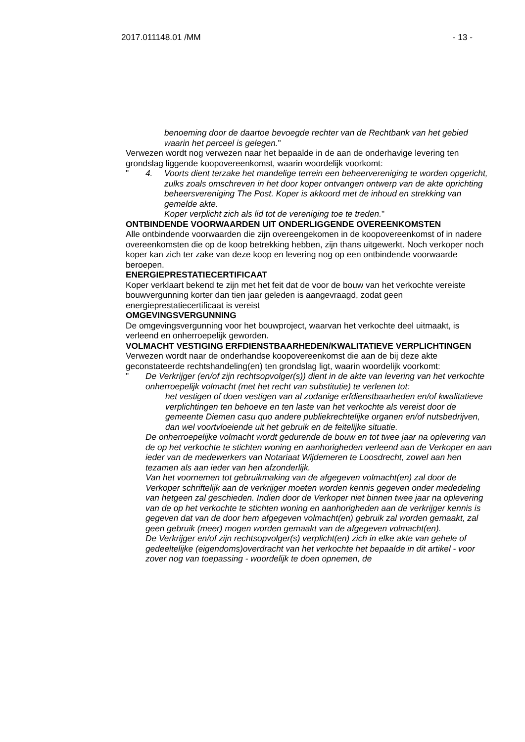2017.011148.01 /MM - 13 -
benoeming door de daartoe bevoegde rechter van de Rechtbank van het gebied waarin het perceel is gelegen."
Verwezen wordt nog verwezen naar het bepaalde in de aan de onderhavige levering ten grondslag liggende koopovereenkomst, waarin woordelijk voorkomt:
" 4. Voorts dient terzake het mandelige terrein een beheervereniging te worden opgericht, zulks zoals omschreven in het door koper ontvangen ontwerp van de akte oprichting beheersvereniging The Post. Koper is akkoord met de inhoud en strekking van gemelde akte.
Koper verplicht zich als lid tot de vereniging toe te treden."
ONTBINDENDE VOORWAARDEN UIT ONDERLIGGENDE OVEREENKOMSTEN
Alle ontbindende voorwaarden die zijn overeengekomen in de koopovereenkomst of in nadere overeenkomsten die op de koop betrekking hebben, zijn thans uitgewerkt. Noch verkoper noch koper kan zich ter zake van deze koop en levering nog op een ontbindende voorwaarde beroepen.
ENERGIEPRESTATIECERTIFICAAT
Koper verklaart bekend te zijn met het feit dat de voor de bouw van het verkochte vereiste bouwvergunning korter dan tien jaar geleden is aangevraagd, zodat geen energieprestatiecertificaat is vereist
OMGEVINGSVERGUNNING
De omgevingsvergunning voor het bouwproject, waarvan het verkochte deel uitmaakt, is verleend en onherroepelijk geworden.
VOLMACHT VESTIGING ERFDIENSTBAARHEDEN/KWALITATIEVE VERPLICHTINGEN
Verwezen wordt naar de onderhandse koopovereenkomst die aan de bij deze akte geconstateerde rechtshandeling(en) ten grondslag ligt, waarin woordelijk voorkomt:
" De Verkrijger (en/of zijn rechtsopvolger(s)) dient in de akte van levering van het verkochte onherroepelijk volmacht (met het recht van substitutie) te verlenen tot:
het vestigen of doen vestigen van al zodanige erfdienstbaarheden en/of kwalitatieve verplichtingen ten behoeve en ten laste van het verkochte als vereist door de gemeente Diemen casu quo andere publiekrechtelijke organen en/of nutsbedrijven, dan wel voortvloeiende uit het gebruik en de feitelijke situatie.
De onherroepelijke volmacht wordt gedurende de bouw en tot twee jaar na oplevering van de op het verkochte te stichten woning en aanhorigheden verleend aan de Verkoper en aan ieder van de medewerkers van Notariaat Wijdemeren te Loosdrecht, zowel aan hen tezamen als aan ieder van hen afzonderlijk.
Van het voornemen tot gebruikmaking van de afgegeven volmacht(en) zal door de Verkoper schriftelijk aan de verkrijger moeten worden kennis gegeven onder mededeling van hetgeen zal geschieden. Indien door de Verkoper niet binnen twee jaar na oplevering van de op het verkochte te stichten woning en aanhorigheden aan de verkrijger kennis is gegeven dat van de door hem afgegeven volmacht(en) gebruik zal worden gemaakt, zal geen gebruik (meer) mogen worden gemaakt van de afgegeven volmacht(en).
De Verkrijger en/of zijn rechtsopvolger(s) verplicht(en) zich in elke akte van gehele of gedeeltelijke (eigendoms)overdracht van het verkochte het bepaalde in dit artikel - voor zover nog van toepassing - woordelijk te doen opnemen, de